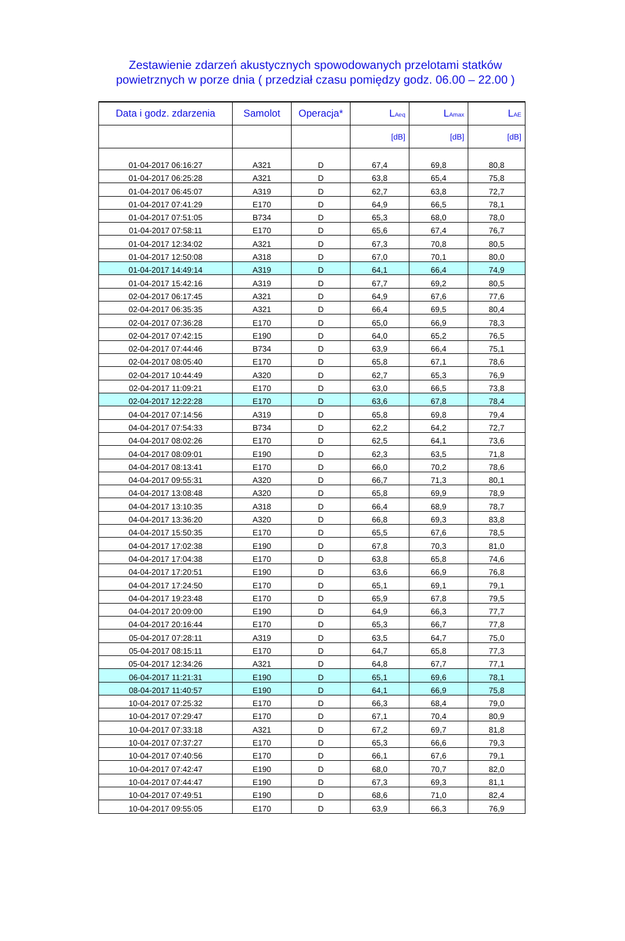Zestawienie zdarzeń akustycznych spowodowanych przelotami statków
powietrznych w porze dnia ( przedział czasu pomiędzy godz. 06.00 – 22.00 )
| Data i godz. zdarzenia | Samolot | Operacja* | L<sub>Aeq</sub> | L<sub>Amax</sub> | L<sub>AE</sub> |
| --- | --- | --- | --- | --- | --- |
| | | | [dB] | [dB] | [dB] |
| 01-04-2017 06:16:27 | A321 | D | 67,4 | 69,8 | 80,8 |
| 01-04-2017 06:25:28 | A321 | D | 63,8 | 65,4 | 75,8 |
| 01-04-2017 06:45:07 | A319 | D | 62,7 | 63,8 | 72,7 |
| 01-04-2017 07:41:29 | E170 | D | 64,9 | 66,5 | 78,1 |
| 01-04-2017 07:51:05 | B734 | D | 65,3 | 68,0 | 78,0 |
| 01-04-2017 07:58:11 | E170 | D | 65,6 | 67,4 | 76,7 |
| 01-04-2017 12:34:02 | A321 | D | 67,3 | 70,8 | 80,5 |
| 01-04-2017 12:50:08 | A318 | D | 67,0 | 70,1 | 80,0 |
| 01-04-2017 14:49:14 | A319 | D | 64,1 | 66,4 | 74,9 |
| 01-04-2017 15:42:16 | A319 | D | 67,7 | 69,2 | 80,5 |
| 02-04-2017 06:17:45 | A321 | D | 64,9 | 67,6 | 77,6 |
| 02-04-2017 06:35:35 | A321 | D | 66,4 | 69,5 | 80,4 |
| 02-04-2017 07:36:28 | E170 | D | 65,0 | 66,9 | 78,3 |
| 02-04-2017 07:42:15 | E190 | D | 64,0 | 65,2 | 76,5 |
| 02-04-2017 07:44:46 | B734 | D | 63,9 | 66,4 | 75,1 |
| 02-04-2017 08:05:40 | E170 | D | 65,8 | 67,1 | 78,6 |
| 02-04-2017 10:44:49 | A320 | D | 62,7 | 65,3 | 76,9 |
| 02-04-2017 11:09:21 | E170 | D | 63,0 | 66,5 | 73,8 |
| 02-04-2017 12:22:28 | E170 | D | 63,6 | 67,8 | 78,4 |
| 04-04-2017 07:14:56 | A319 | D | 65,8 | 69,8 | 79,4 |
| 04-04-2017 07:54:33 | B734 | D | 62,2 | 64,2 | 72,7 |
| 04-04-2017 08:02:26 | E170 | D | 62,5 | 64,1 | 73,6 |
| 04-04-2017 08:09:01 | E190 | D | 62,3 | 63,5 | 71,8 |
| 04-04-2017 08:13:41 | E170 | D | 66,0 | 70,2 | 78,6 |
| 04-04-2017 09:55:31 | A320 | D | 66,7 | 71,3 | 80,1 |
| 04-04-2017 13:08:48 | A320 | D | 65,8 | 69,9 | 78,9 |
| 04-04-2017 13:10:35 | A318 | D | 66,4 | 68,9 | 78,7 |
| 04-04-2017 13:36:20 | A320 | D | 66,8 | 69,3 | 83,8 |
| 04-04-2017 15:50:35 | E170 | D | 65,5 | 67,6 | 78,5 |
| 04-04-2017 17:02:38 | E190 | D | 67,8 | 70,3 | 81,0 |
| 04-04-2017 17:04:38 | E170 | D | 63,8 | 65,8 | 74,6 |
| 04-04-2017 17:20:51 | E190 | D | 63,6 | 66,9 | 76,8 |
| 04-04-2017 17:24:50 | E170 | D | 65,1 | 69,1 | 79,1 |
| 04-04-2017 19:23:48 | E170 | D | 65,9 | 67,8 | 79,5 |
| 04-04-2017 20:09:00 | E190 | D | 64,9 | 66,3 | 77,7 |
| 04-04-2017 20:16:44 | E170 | D | 65,3 | 66,7 | 77,8 |
| 05-04-2017 07:28:11 | A319 | D | 63,5 | 64,7 | 75,0 |
| 05-04-2017 08:15:11 | E170 | D | 64,7 | 65,8 | 77,3 |
| 05-04-2017 12:34:26 | A321 | D | 64,8 | 67,7 | 77,1 |
| 06-04-2017 11:21:31 | E190 | D | 65,1 | 69,6 | 78,1 |
| 08-04-2017 11:40:57 | E190 | D | 64,1 | 66,9 | 75,8 |
| 10-04-2017 07:25:32 | E170 | D | 66,3 | 68,4 | 79,0 |
| 10-04-2017 07:29:47 | E170 | D | 67,1 | 70,4 | 80,9 |
| 10-04-2017 07:33:18 | A321 | D | 67,2 | 69,7 | 81,8 |
| 10-04-2017 07:37:27 | E170 | D | 65,3 | 66,6 | 79,3 |
| 10-04-2017 07:40:56 | E170 | D | 66,1 | 67,6 | 79,1 |
| 10-04-2017 07:42:47 | E190 | D | 68,0 | 70,7 | 82,0 |
| 10-04-2017 07:44:47 | E190 | D | 67,3 | 69,3 | 81,1 |
| 10-04-2017 07:49:51 | E190 | D | 68,6 | 71,0 | 82,4 |
| 10-04-2017 09:55:05 | E170 | D | 63,9 | 66,3 | 76,9 |